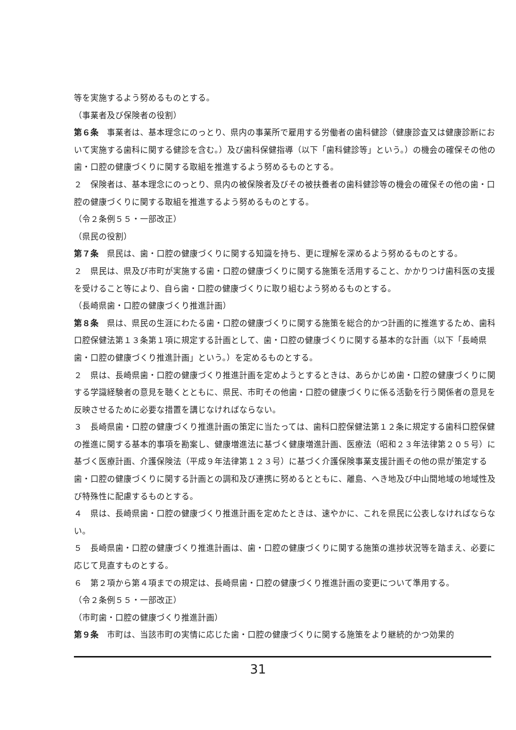等を実施するよう努めるものとする。
（事業者及び保険者の役割）
第６条　事業者は、基本理念にのっとり、県内の事業所で雇用する労働者の歯科健診（健康診査又は健康診断において実施する歯科に関する健診を含む。）及び歯科保健指導（以下「歯科健診等」という。）の機会の確保その他の歯・口腔の健康づくりに関する取組を推進するよう努めるものとする。
２　保険者は、基本理念にのっとり、県内の被保険者及びその被扶養者の歯科健診等の機会の確保その他の歯・口腔の健康づくりに関する取組を推進するよう努めるものとする。
（令２条例５５・一部改正）
（県民の役割）
第７条　県民は、歯・口腔の健康づくりに関する知識を持ち、更に理解を深めるよう努めるものとする。
２　県民は、県及び市町が実施する歯・口腔の健康づくりに関する施策を活用すること、かかりつけ歯科医の支援を受けること等により、自ら歯・口腔の健康づくりに取り組むよう努めるものとする。
（長崎県歯・口腔の健康づくり推進計画）
第８条　県は、県民の生涯にわたる歯・口腔の健康づくりに関する施策を総合的かつ計画的に推進するため、歯科口腔保健法第１３条第１項に規定する計画として、歯・口腔の健康づくりに関する基本的な計画（以下「長崎県歯・口腔の健康づくり推進計画」という。）を定めるものとする。
２　県は、長崎県歯・口腔の健康づくり推進計画を定めようとするときは、あらかじめ歯・口腔の健康づくりに関する学識経験者の意見を聴くとともに、県民、市町その他歯・口腔の健康づくりに係る活動を行う関係者の意見を反映させるために必要な措置を講じなければならない。
３　長崎県歯・口腔の健康づくり推進計画の策定に当たっては、歯科口腔保健法第１２条に規定する歯科口腔保健の推進に関する基本的事項を勘案し、健康増進法に基づく健康増進計画、医療法（昭和２３年法律第２０５号）に基づく医療計画、介護保険法（平成９年法律第１２３号）に基づく介護保険事業支援計画その他の県が策定する歯・口腔の健康づくりに関する計画との調和及び連携に努めるとともに、離島、へき地及び中山間地域の地域性及び特殊性に配慮するものとする。
４　県は、長崎県歯・口腔の健康づくり推進計画を定めたときは、速やかに、これを県民に公表しなければならない。
５　長崎県歯・口腔の健康づくり推進計画は、歯・口腔の健康づくりに関する施策の進捗状況等を踏まえ、必要に応じて見直すものとする。
６　第２項から第４項までの規定は、長崎県歯・口腔の健康づくり推進計画の変更について準用する。
（令２条例５５・一部改正）
（市町歯・口腔の健康づくり推進計画）
第９条　市町は、当該市町の実情に応じた歯・口腔の健康づくりに関する施策をより継続的かつ効果的
31